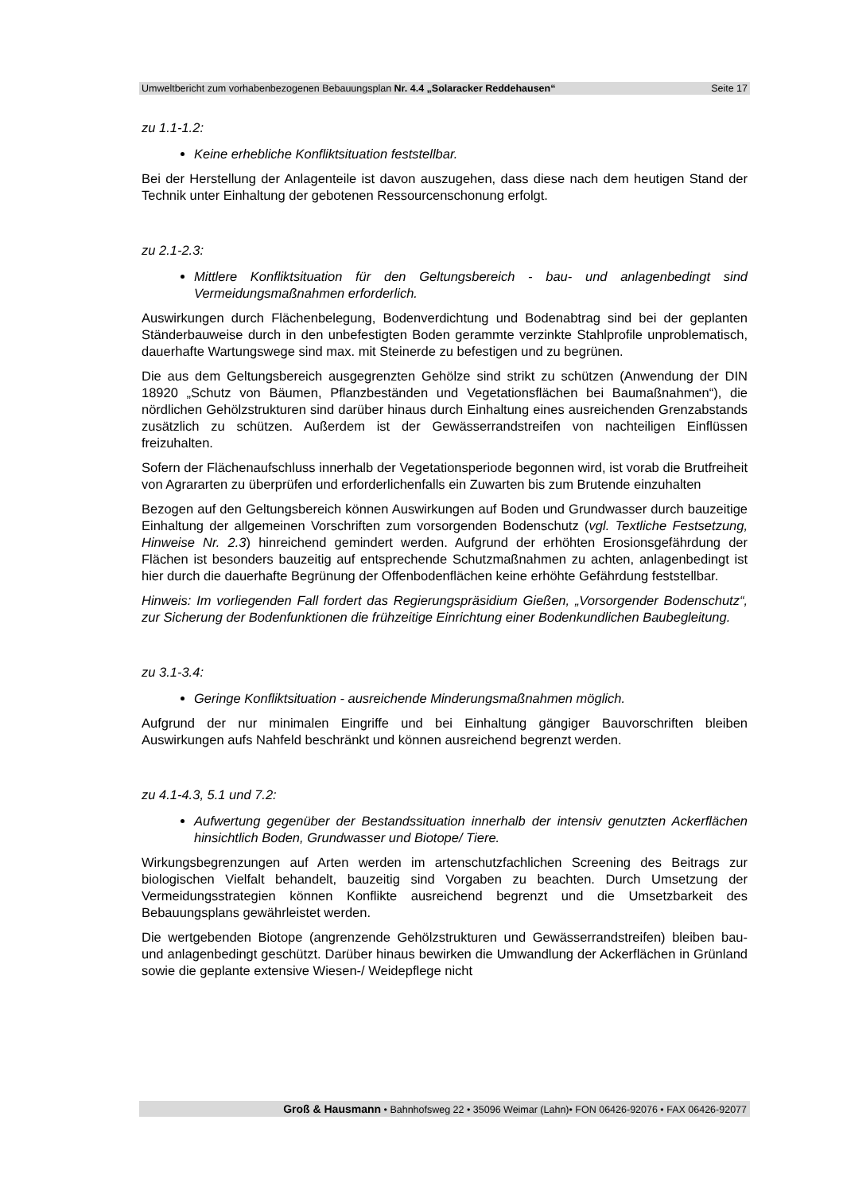Umweltbericht zum vorhabenbezogenen Bebauungsplan Nr. 4.4 „Solaracker Reddehausen“Seite 17
zu 1.1-1.2:
Keine erhebliche Konfliktsituation feststellbar.
Bei der Herstellung der Anlagenteile ist davon auszugehen, dass diese nach dem heutigen Stand der Technik unter Einhaltung der gebotenen Ressourcenschonung erfolgt.
zu 2.1-2.3:
Mittlere Konfliktsituation für den Geltungsbereich - bau- und anlagenbedingt sind Vermeidungsmaßnahmen erforderlich.
Auswirkungen durch Flächenbelegung, Bodenverdichtung und Bodenabtrag sind bei der geplanten Ständerbauweise durch in den unbefestigten Boden gerammte verzinkte Stahlprofile unproblematisch, dauerhafte Wartungswege sind max. mit Steinerde zu befestigen und zu begrünen.
Die aus dem Geltungsbereich ausgegrenzten Gehölze sind strikt zu schützen (Anwendung der DIN 18920 „Schutz von Bäumen, Pflanzbeständen und Vegetationsflächen bei Baumaßnahmen“), die nördlichen Gehölzstrukturen sind darüber hinaus durch Einhaltung eines ausreichenden Grenzabstands zusätzlich zu schützen. Außerdem ist der Gewässerrandstreifen von nachteiligen Einflüssen freizuhalten.
Sofern der Flächenaufschluss innerhalb der Vegetationsperiode begonnen wird, ist vorab die Brutfreiheit von Agrararten zu überprüfen und erforderlichenfalls ein Zuwarten bis zum Brutende einzuhalten
Bezogen auf den Geltungsbereich können Auswirkungen auf Boden und Grundwasser durch bauzeitige Einhaltung der allgemeinen Vorschriften zum vorsorgenden Bodenschutz (vgl. Textliche Festsetzung, Hinweise Nr. 2.3) hinreichend gemindert werden. Aufgrund der erhöhten Erosionsgefährdung der Flächen ist besonders bauzeitig auf entsprechende Schutzmaßnahmen zu achten, anlagenbedingt ist hier durch die dauerhafte Begrünung der Offenbodenflächen keine erhöhte Gefährdung feststellbar.
Hinweis: Im vorliegenden Fall fordert das Regierungspräsidium Gießen, „Vorsorgender Bodenschutz“, zur Sicherung der Bodenfunktionen die frühzeitige Einrichtung einer Bodenkundlichen Baubegleitung.
zu 3.1-3.4:
Geringe Konfliktsituation - ausreichende Minderungsmaßnahmen möglich.
Aufgrund der nur minimalen Eingriffe und bei Einhaltung gängiger Bauvorschriften bleiben Auswirkungen aufs Nahfeld beschränkt und können ausreichend begrenzt werden.
zu 4.1-4.3, 5.1 und 7.2:
Aufwertung gegenüber der Bestandssituation innerhalb der intensiv genutzten Ackerflächen hinsichtlich Boden, Grundwasser und Biotope/ Tiere.
Wirkungsbegrenzungen auf Arten werden im artenschutzfachlichen Screening des Beitrags zur biologischen Vielfalt behandelt, bauzeitig sind Vorgaben zu beachten. Durch Umsetzung der Vermeidungsstrategien können Konflikte ausreichend begrenzt und die Umsetzbarkeit des Bebauungsplans gewährleistet werden.
Die wertgebenden Biotope (angrenzende Gehölzstrukturen und Gewässerrandstreifen) bleiben bau- und anlagenbedingt geschützt. Darüber hinaus bewirken die Umwandlung der Ackerflächen in Grünland sowie die geplante extensive Wiesen-/ Weidepflege nicht
Groß & Hausmann • Bahnhofsweg 22 • 35096 Weimar (Lahn)• FON 06426-92076 • FAX 06426-92077